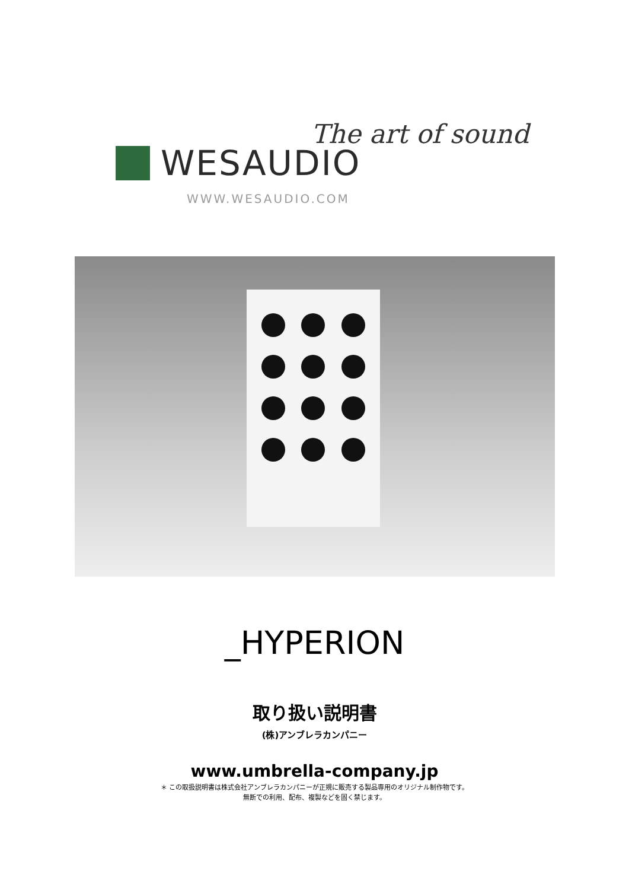The art of sound
WESAUDIO
WWW.WESAUDIO.COM
_HYPERION
取り扱い説明書
(株)アンブレラカンパニー
www.umbrella-company.jp
＊ この取扱説明書は株式会社アンブレラカンパニーが正規に販売する製品専用のオリジナル制作物です。
無断での利用、配布、複製などを固く禁じます。